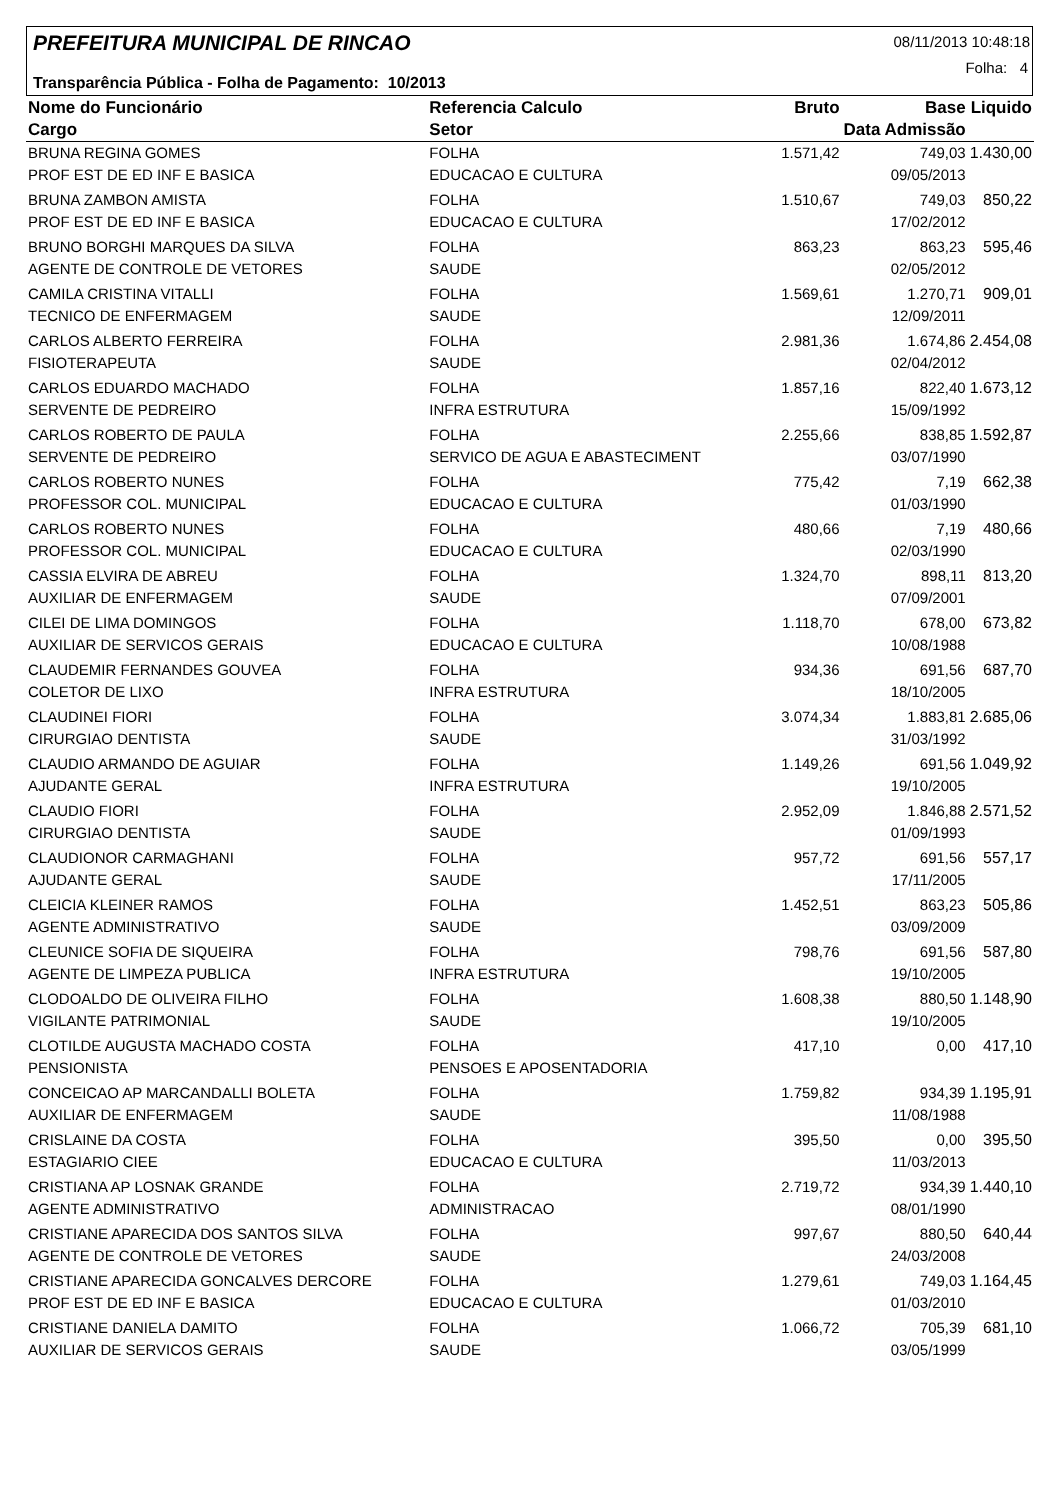PREFEITURA MUNICIPAL DE RINCAO 08/11/2013 10:48:18
Folha: 4
Transparência Pública - Folha de Pagamento: 10/2013
| Nome do Funcionário | Referencia Calculo | Bruto | Base | Liquido |
| --- | --- | --- | --- | --- |
| Cargo | Setor | | Data Admissão | |
| BRUNA REGINA GOMES | FOLHA | 1.571,42 | 749,03 | 1.430,00 |
| PROF EST DE ED INF E BASICA | EDUCACAO E CULTURA | | 09/05/2013 | |
| BRUNA ZAMBON AMISTA | FOLHA | 1.510,67 | 749,03 | 850,22 |
| PROF EST DE ED INF E BASICA | EDUCACAO E CULTURA | | 17/02/2012 | |
| BRUNO BORGHI MARQUES DA SILVA | FOLHA | 863,23 | 863,23 | 595,46 |
| AGENTE DE CONTROLE DE VETORES | SAUDE | | 02/05/2012 | |
| CAMILA CRISTINA VITALLI | FOLHA | 1.569,61 | 1.270,71 | 909,01 |
| TECNICO DE ENFERMAGEM | SAUDE | | 12/09/2011 | |
| CARLOS ALBERTO FERREIRA | FOLHA | 2.981,36 | 1.674,86 | 2.454,08 |
| FISIOTERAPEUTA | SAUDE | | 02/04/2012 | |
| CARLOS EDUARDO MACHADO | FOLHA | 1.857,16 | 822,40 | 1.673,12 |
| SERVENTE DE PEDREIRO | INFRA ESTRUTURA | | 15/09/1992 | |
| CARLOS ROBERTO DE PAULA | FOLHA | 2.255,66 | 838,85 | 1.592,87 |
| SERVENTE DE PEDREIRO | SERVICO DE AGUA E ABASTECIMENT | | 03/07/1990 | |
| CARLOS ROBERTO NUNES | FOLHA | 775,42 | 7,19 | 662,38 |
| PROFESSOR COL. MUNICIPAL | EDUCACAO E CULTURA | | 01/03/1990 | |
| CARLOS ROBERTO NUNES | FOLHA | 480,66 | 7,19 | 480,66 |
| PROFESSOR COL. MUNICIPAL | EDUCACAO E CULTURA | | 02/03/1990 | |
| CASSIA ELVIRA DE ABREU | FOLHA | 1.324,70 | 898,11 | 813,20 |
| AUXILIAR DE ENFERMAGEM | SAUDE | | 07/09/2001 | |
| CILEI DE LIMA DOMINGOS | FOLHA | 1.118,70 | 678,00 | 673,82 |
| AUXILIAR DE SERVICOS GERAIS | EDUCACAO E CULTURA | | 10/08/1988 | |
| CLAUDEMIR FERNANDES GOUVEA | FOLHA | 934,36 | 691,56 | 687,70 |
| COLETOR DE LIXO | INFRA ESTRUTURA | | 18/10/2005 | |
| CLAUDINEI FIORI | FOLHA | 3.074,34 | 1.883,81 | 2.685,06 |
| CIRURGIAO DENTISTA | SAUDE | | 31/03/1992 | |
| CLAUDIO ARMANDO DE AGUIAR | FOLHA | 1.149,26 | 691,56 | 1.049,92 |
| AJUDANTE GERAL | INFRA ESTRUTURA | | 19/10/2005 | |
| CLAUDIO FIORI | FOLHA | 2.952,09 | 1.846,88 | 2.571,52 |
| CIRURGIAO DENTISTA | SAUDE | | 01/09/1993 | |
| CLAUDIONOR CARMAGHANI | FOLHA | 957,72 | 691,56 | 557,17 |
| AJUDANTE GERAL | SAUDE | | 17/11/2005 | |
| CLEICIA KLEINER RAMOS | FOLHA | 1.452,51 | 863,23 | 505,86 |
| AGENTE ADMINISTRATIVO | SAUDE | | 03/09/2009 | |
| CLEUNICE SOFIA DE SIQUEIRA | FOLHA | 798,76 | 691,56 | 587,80 |
| AGENTE DE LIMPEZA PUBLICA | INFRA ESTRUTURA | | 19/10/2005 | |
| CLODOALDO DE OLIVEIRA FILHO | FOLHA | 1.608,38 | 880,50 | 1.148,90 |
| VIGILANTE PATRIMONIAL | SAUDE | | 19/10/2005 | |
| CLOTILDE AUGUSTA MACHADO COSTA | FOLHA | 417,10 | 0,00 | 417,10 |
| PENSIONISTA | PENSOES E APOSENTADORIA | | | |
| CONCEICAO AP MARCANDALLI BOLETA | FOLHA | 1.759,82 | 934,39 | 1.195,91 |
| AUXILIAR DE ENFERMAGEM | SAUDE | | 11/08/1988 | |
| CRISLAINE DA COSTA | FOLHA | 395,50 | 0,00 | 395,50 |
| ESTAGIARIO CIEE | EDUCACAO E CULTURA | | 11/03/2013 | |
| CRISTIANA AP LOSNAK GRANDE | FOLHA | 2.719,72 | 934,39 | 1.440,10 |
| AGENTE ADMINISTRATIVO | ADMINISTRACAO | | 08/01/1990 | |
| CRISTIANE APARECIDA DOS SANTOS SILVA | FOLHA | 997,67 | 880,50 | 640,44 |
| AGENTE DE CONTROLE DE VETORES | SAUDE | | 24/03/2008 | |
| CRISTIANE APARECIDA GONCALVES DERCORE | FOLHA | 1.279,61 | 749,03 | 1.164,45 |
| PROF EST DE ED INF E BASICA | EDUCACAO E CULTURA | | 01/03/2010 | |
| CRISTIANE DANIELA DAMITO | FOLHA | 1.066,72 | 705,39 | 681,10 |
| AUXILIAR DE SERVICOS GERAIS | SAUDE | | 03/05/1999 | |